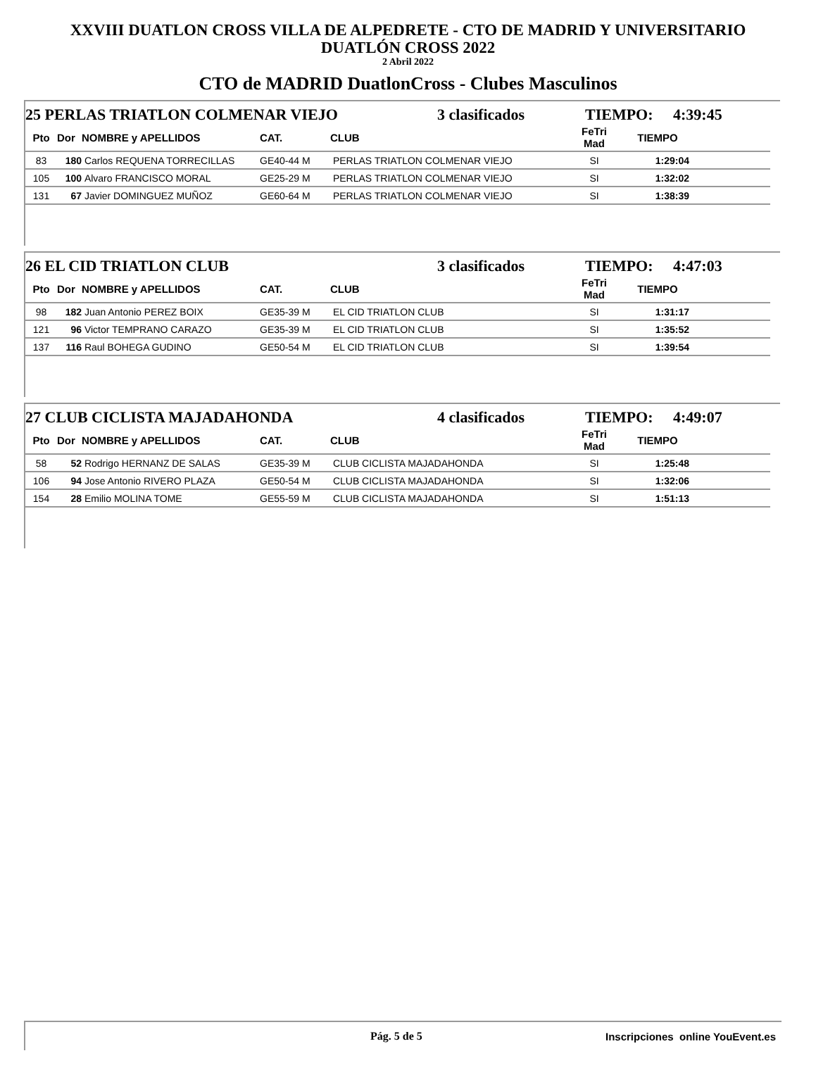XXVIII DUATLON CROSS VILLA DE ALPEDRETE - CTO DE MADRID Y UNIVERSITARIO
DUATLÓN CROSS 2022
2 Abril 2022
CTO de MADRID DuatlonCross - Clubes Masculinos
25 PERLAS TRIATLON COLMENAR VIEJO 3 clasificados TIEMPO: 4:39:45
| Pto | Dor | NOMBRE y APELLIDOS | CAT. | CLUB | FeTri Mad | TIEMPO | |
| --- | --- | --- | --- | --- | --- | --- | --- |
| 83 | 180 | Carlos REQUENA TORRECILLAS | GE40-44 M | PERLAS TRIATLON COLMENAR VIEJO | SI | 1:29:04 | |
| 105 | 100 | Alvaro FRANCISCO MORAL | GE25-29 M | PERLAS TRIATLON COLMENAR VIEJO | SI | 1:32:02 | |
| 131 | 67 | Javier DOMINGUEZ MUÑOZ | GE60-64 M | PERLAS TRIATLON COLMENAR VIEJO | SI | 1:38:39 | |
26 EL CID TRIATLON CLUB 3 clasificados TIEMPO: 4:47:03
| Pto | Dor | NOMBRE y APELLIDOS | CAT. | CLUB | FeTri Mad | TIEMPO | |
| --- | --- | --- | --- | --- | --- | --- | --- |
| 98 | 182 | Juan Antonio PEREZ BOIX | GE35-39 M | EL CID TRIATLON CLUB | SI | 1:31:17 | |
| 121 | 96 | Victor TEMPRANO CARAZO | GE35-39 M | EL CID TRIATLON CLUB | SI | 1:35:52 | |
| 137 | 116 | Raul BOHEGA GUDINO | GE50-54 M | EL CID TRIATLON CLUB | SI | 1:39:54 | |
27 CLUB CICLISTA MAJADAHONDA 4 clasificados TIEMPO: 4:49:07
| Pto | Dor | NOMBRE y APELLIDOS | CAT. | CLUB | FeTri Mad | TIEMPO | |
| --- | --- | --- | --- | --- | --- | --- | --- |
| 58 | 52 | Rodrigo HERNANZ DE SALAS | GE35-39 M | CLUB CICLISTA MAJADAHONDA | SI | 1:25:48 | |
| 106 | 94 | Jose Antonio RIVERO PLAZA | GE50-54 M | CLUB CICLISTA MAJADAHONDA | SI | 1:32:06 | |
| 154 | 28 | Emilio MOLINA TOME | GE55-59 M | CLUB CICLISTA MAJADAHONDA | SI | 1:51:13 | |
Pág. 5 de 5 Inscripciones online YouEvent.es